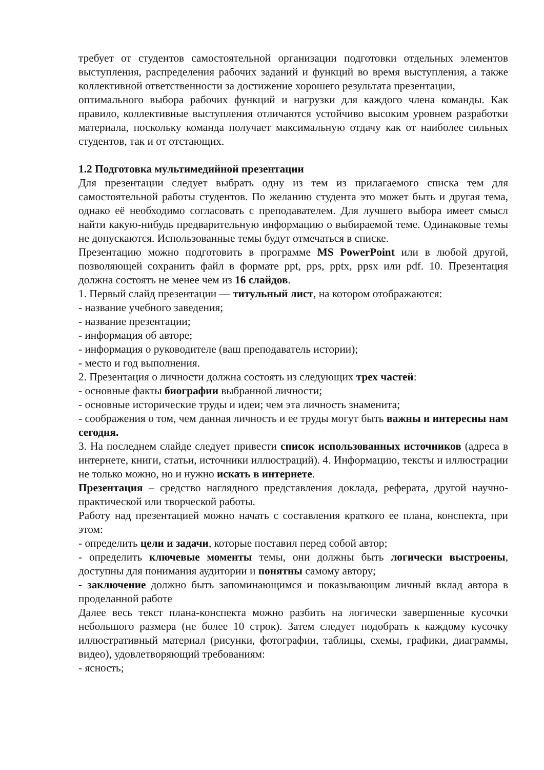требует от студентов самостоятельной организации подготовки отдельных элементов выступления, распределения рабочих заданий и функций во время выступления, а также коллективной ответственности за достижение хорошего результата презентации,
оптимального выбора рабочих функций и нагрузки для каждого члена команды. Как правило, коллективные выступления отличаются устойчиво высоким уровнем разработки материала, поскольку команда получает максимальную отдачу как от наиболее сильных студентов, так и от отстающих.
1.2 Подготовка мультимедийной презентации
Для презентации следует выбрать одну из тем из прилагаемого списка тем для самостоятельной работы студентов. По желанию студента это может быть и другая тема, однако её необходимо согласовать с преподавателем. Для лучшего выбора имеет смысл найти какую-нибудь предварительную информацию о выбираемой теме. Одинаковые темы не допускаются. Использованные темы будут отмечаться в списке.
Презентацию можно подготовить в программе MS PowerPoint или в любой другой, позволяющей сохранить файл в формате ppt, pps, pptx, ppsx или pdf. 10. Презентация должна состоять не менее чем из 16 слайдов.
1. Первый слайд презентации — титульный лист, на котором отображаются:
- название учебного заведения;
- название презентации;
- информация об авторе;
- информация о руководителе (ваш преподаватель истории);
- место и год выполнения.
2. Презентация о личности должна состоять из следующих трех частей:
- основные факты биографии выбранной личности;
- основные исторические труды и идеи; чем эта личность знаменита;
- соображения о том, чем данная личность и ее труды могут быть важны и интересны нам сегодня.
3. На последнем слайде следует привести список использованных источников (адреса в интернете, книги, статьи, источники иллюстраций). 4. Информацию, тексты и иллюстрации не только можно, но и нужно искать в интернете.
Презентация – средство наглядного представления доклада, реферата, другой научно-практической или творческой работы.
Работу над презентацией можно начать с составления краткого ее плана, конспекта, при этом:
- определить цели и задачи, которые поставил перед собой автор;
- определить ключевые моменты темы, они должны быть логически выстроены, доступны для понимания аудитории и понятны самому автору;
- заключение должно быть запоминающимся и показывающим личный вклад автора в проделанной работе
Далее весь текст плана-конспекта можно разбить на логически завершенные кусочки небольшого размера (не более 10 строк). Затем следует подобрать к каждому кусочку иллюстративный материал (рисунки, фотографии, таблицы, схемы, графики, диаграммы, видео), удовлетворяющий требованиям:
- ясность;